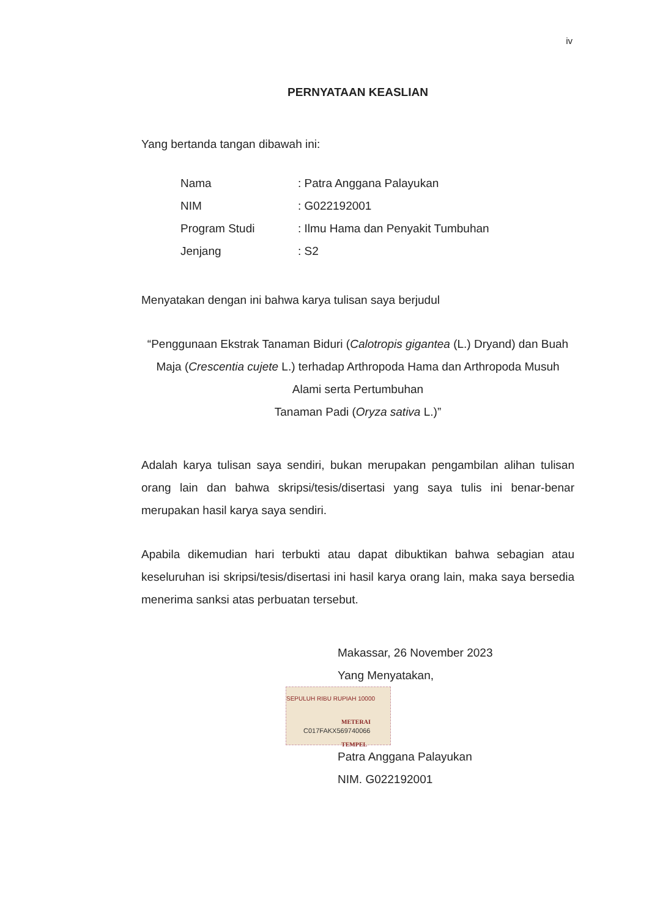iv
PERNYATAAN KEASLIAN
Yang bertanda tangan dibawah ini:
| Nama | : Patra Anggana Palayukan |
| NIM | : G022192001 |
| Program Studi | : Ilmu Hama dan Penyakit Tumbuhan |
| Jenjang | : S2 |
Menyatakan dengan ini bahwa karya tulisan saya berjudul
“Penggunaan Ekstrak Tanaman Biduri (Calotropis gigantea (L.) Dryand) dan Buah Maja (Crescentia cujete L.) terhadap Arthropoda Hama dan Arthropoda Musuh Alami serta Pertumbuhan
Tanaman Padi (Oryza sativa L.)”
Adalah karya tulisan saya sendiri, bukan merupakan pengambilan alihan tulisan orang lain dan bahwa skripsi/tesis/disertasi yang saya tulis ini benar-benar merupakan hasil karya saya sendiri.
Apabila dikemudian hari terbukti atau dapat dibuktikan bahwa sebagian atau keseluruhan isi skripsi/tesis/disertasi ini hasil karya orang lain, maka saya bersedia menerima sanksi atas perbuatan tersebut.
Makassar, 26 November 2023
Yang Menyatakan,
SEPULUH RIBU RUPIAH 10000
METERAI TEMPEL
C017FAKX569740066
Patra Anggana Palayukan
NIM. G022192001